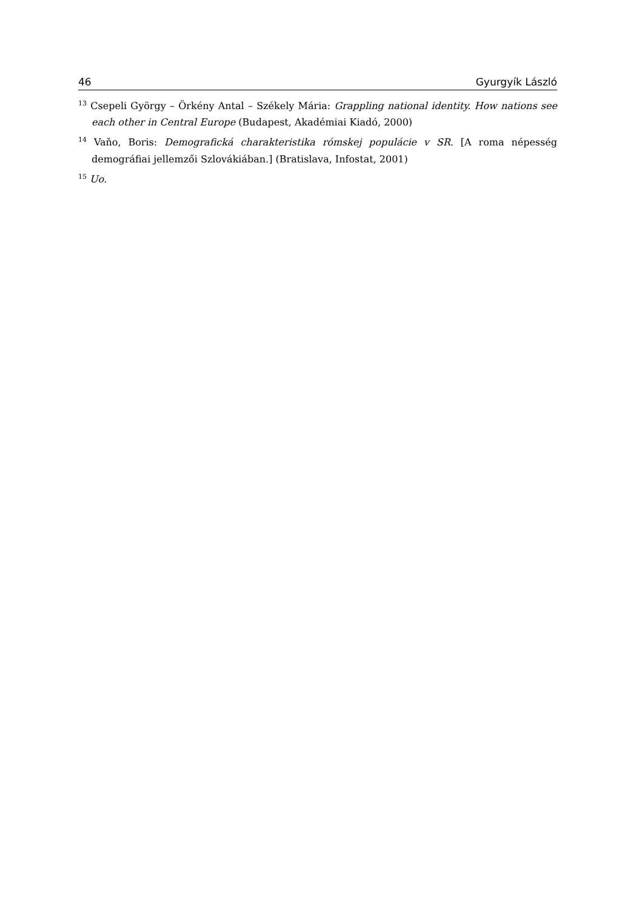46 Gyurgyík László
<sup>13</sup> Csepeli György – Örkény Antal – Székely Mária: Grappling national identity. How nations see each other in Central Europe (Budapest, Akadémiai Kiadó, 2000)
<sup>14</sup> Vaňo, Boris: Demografická charakteristika rómskej populácie v SR. [A roma népesség demográfiai jellemzői Szlovákiában.] (Bratislava, Infostat, 2001)
<sup>15</sup> Uo.